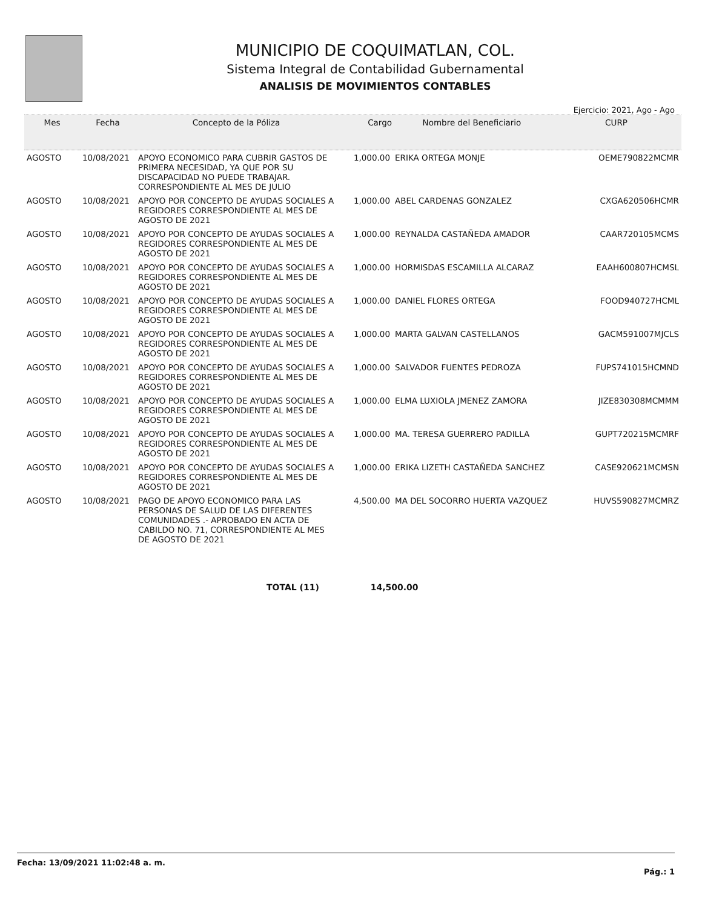MUNICIPIO DE COQUIMATLAN, COL.
Sistema Integral de Contabilidad Gubernamental
ANALISIS DE MOVIMIENTOS CONTABLES
Ejercicio: 2021, Ago - Ago
| Mes | Fecha | Concepto de la Póliza | Cargo | Nombre del Beneficiario | CURP |
| --- | --- | --- | --- | --- | --- |
| AGOSTO | 10/08/2021 | APOYO ECONOMICO PARA CUBRIR GASTOS DE PRIMERA NECESIDAD, YA QUE POR SU DISCAPACIDAD NO PUEDE TRABAJAR. CORRESPONDIENTE AL MES DE JULIO | 1,000.00 | ERIKA ORTEGA MONJE | OEME790822MCMR |
| AGOSTO | 10/08/2021 | APOYO POR CONCEPTO DE AYUDAS SOCIALES A REGIDORES CORRESPONDIENTE AL MES DE AGOSTO DE 2021 | 1,000.00 | ABEL CARDENAS GONZALEZ | CXGA620506HCMR |
| AGOSTO | 10/08/2021 | APOYO POR CONCEPTO DE AYUDAS SOCIALES A REGIDORES CORRESPONDIENTE AL MES DE AGOSTO DE 2021 | 1,000.00 | REYNALDA CASTAÑEDA AMADOR | CAAR720105MCMS |
| AGOSTO | 10/08/2021 | APOYO POR CONCEPTO DE AYUDAS SOCIALES A REGIDORES CORRESPONDIENTE AL MES DE AGOSTO DE 2021 | 1,000.00 | HORMISDAS ESCAMILLA ALCARAZ | EAAH600807HCMSL |
| AGOSTO | 10/08/2021 | APOYO POR CONCEPTO DE AYUDAS SOCIALES A REGIDORES CORRESPONDIENTE AL MES DE AGOSTO DE 2021 | 1,000.00 | DANIEL FLORES ORTEGA | FOOD940727HCML |
| AGOSTO | 10/08/2021 | APOYO POR CONCEPTO DE AYUDAS SOCIALES A REGIDORES CORRESPONDIENTE AL MES DE AGOSTO DE 2021 | 1,000.00 | MARTA GALVAN CASTELLANOS | GACM591007MJCLS |
| AGOSTO | 10/08/2021 | APOYO POR CONCEPTO DE AYUDAS SOCIALES A REGIDORES CORRESPONDIENTE AL MES DE AGOSTO DE 2021 | 1,000.00 | SALVADOR FUENTES PEDROZA | FUPS741015HCMND |
| AGOSTO | 10/08/2021 | APOYO POR CONCEPTO DE AYUDAS SOCIALES A REGIDORES CORRESPONDIENTE AL MES DE AGOSTO DE 2021 | 1,000.00 | ELMA LUXIOLA JMENEZ ZAMORA | JIZE830308MCMMM |
| AGOSTO | 10/08/2021 | APOYO POR CONCEPTO DE AYUDAS SOCIALES A REGIDORES CORRESPONDIENTE AL MES DE AGOSTO DE 2021 | 1,000.00 | MA. TERESA GUERRERO PADILLA | GUPT720215MCMRF |
| AGOSTO | 10/08/2021 | APOYO POR CONCEPTO DE AYUDAS SOCIALES A REGIDORES CORRESPONDIENTE AL MES DE AGOSTO DE 2021 | 1,000.00 | ERIKA LIZETH CASTAÑEDA SANCHEZ | CASE920621MCMSN |
| AGOSTO | 10/08/2021 | PAGO DE APOYO ECONOMICO PARA LAS PERSONAS DE SALUD DE LAS DIFERENTES COMUNIDADES .- APROBADO EN ACTA DE CABILDO NO. 71, CORRESPONDIENTE AL MES DE AGOSTO DE 2021 | 4,500.00 | MA DEL SOCORRO HUERTA VAZQUEZ | HUVS590827MCMRZ |
TOTAL (11) 14,500.00
Fecha: 13/09/2021 11:02:48 a. m.
Pág.: 1